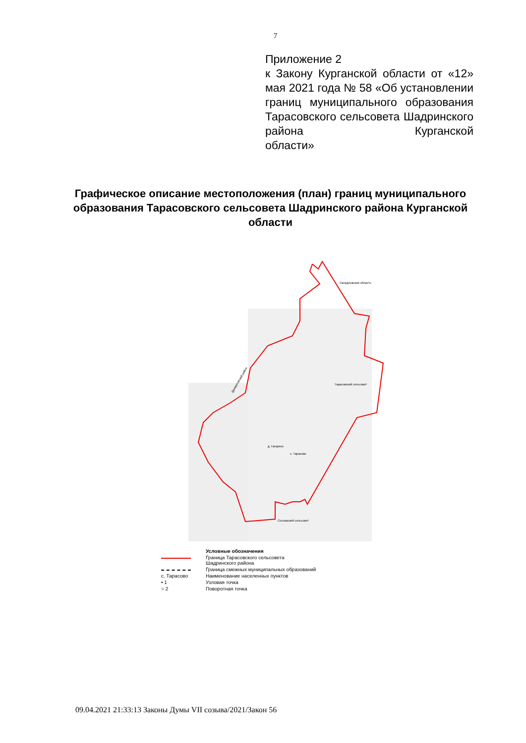7
Приложение 2
к Закону Курганской области от «12» мая 2021 года № 58 «Об установлении границ муниципального образования Тарасовского сельсовета Шадринского района Курганской
области»
Графическое описание местоположения (план) границ муниципального образования Тарасовского сельсовета Шадринского района Курганской области
Тарасовский сельсовет
Свердловская область
Далматовский район
Сосновский сельсовет
д. Гагарино
с. Тарасово
Условные обозначения
Граница Тарасовского сельсовета
Шадринского района
Граница смежных муниципальных образований
с. Тарасово
Наименование населенных пунктов
• 1
Узловая точка
○ 2
Поворотная точка
09.04.2021 21:33:13 Законы Думы VII созыва/2021/Закон 56